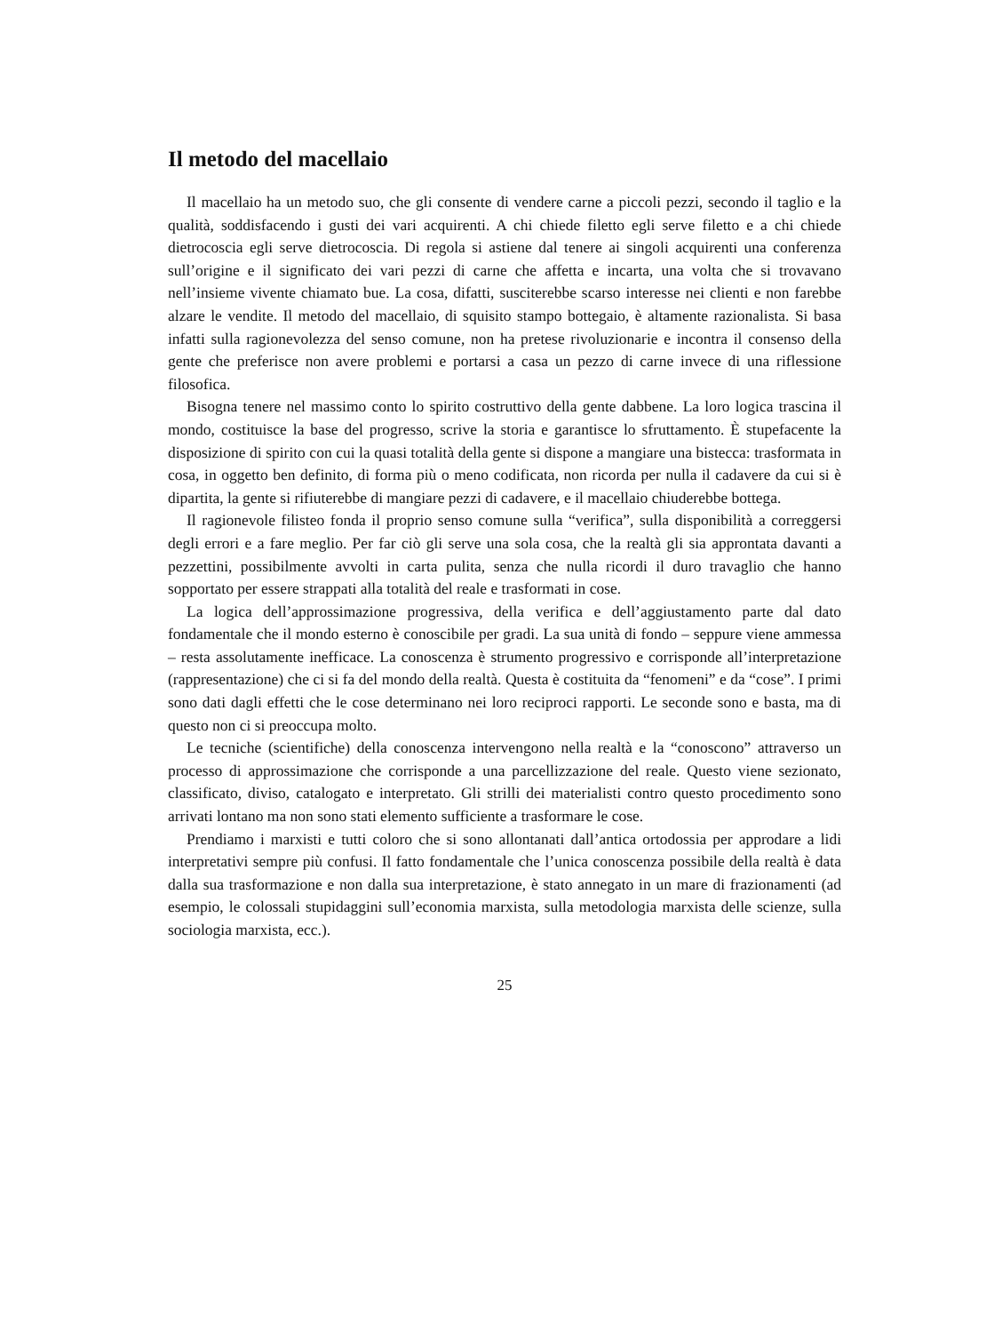Il metodo del macellaio
Il macellaio ha un metodo suo, che gli consente di vendere carne a piccoli pezzi, secondo il taglio e la qualità, soddisfacendo i gusti dei vari acquirenti. A chi chiede filetto egli serve filetto e a chi chiede dietrocoscia egli serve dietrocoscia. Di regola si astiene dal tenere ai singoli acquirenti una conferenza sull’origine e il significato dei vari pezzi di carne che affetta e incarta, una volta che si trovavano nell’insieme vivente chiamato bue. La cosa, difatti, susciterebbe scarso interesse nei clienti e non farebbe alzare le vendite. Il metodo del macellaio, di squisito stampo bottegaio, è altamente razionalista. Si basa infatti sulla ragionevolezza del senso comune, non ha pretese rivoluzionarie e incontra il consenso della gente che preferisce non avere problemi e portarsi a casa un pezzo di carne invece di una riflessione filosofica.
Bisogna tenere nel massimo conto lo spirito costruttivo della gente dabbene. La loro logica trascina il mondo, costituisce la base del progresso, scrive la storia e garantisce lo sfruttamento. È stupefacente la disposizione di spirito con cui la quasi totalità della gente si dispone a mangiare una bistecca: trasformata in cosa, in oggetto ben definito, di forma più o meno codificata, non ricorda per nulla il cadavere da cui si è dipartita, la gente si rifiuterebbe di mangiare pezzi di cadavere, e il macellaio chiuderebbe bottega.
Il ragionevole filisteo fonda il proprio senso comune sulla “verifica”, sulla disponibilità a correggersi degli errori e a fare meglio. Per far ciò gli serve una sola cosa, che la realtà gli sia approntata davanti a pezzettini, possibilmente avvolti in carta pulita, senza che nulla ricordi il duro travaglio che hanno sopportato per essere strappati alla totalità del reale e trasformati in cose.
La logica dell’approssimazione progressiva, della verifica e dell’aggiustamento parte dal dato fondamentale che il mondo esterno è conoscibile per gradi. La sua unità di fondo – seppure viene ammessa – resta assolutamente inefficace. La conoscenza è strumento progressivo e corrisponde all’interpretazione (rappresentazione) che ci si fa del mondo della realtà. Questa è costituita da “fenomeni” e da “cose”. I primi sono dati dagli effetti che le cose determinano nei loro reciproci rapporti. Le seconde sono e basta, ma di questo non ci si preoccupa molto.
Le tecniche (scientifiche) della conoscenza intervengono nella realtà e la “conoscono” attraverso un processo di approssimazione che corrisponde a una parcellizzazione del reale. Questo viene sezionato, classificato, diviso, catalogato e interpretato. Gli strilli dei materialisti contro questo procedimento sono arrivati lontano ma non sono stati elemento sufficiente a trasformare le cose.
Prendiamo i marxisti e tutti coloro che si sono allontanati dall’antica ortodossia per approdare a lidi interpretativi sempre più confusi. Il fatto fondamentale che l’unica conoscenza possibile della realtà è data dalla sua trasformazione e non dalla sua interpretazione, è stato annegato in un mare di frazionamenti (ad esempio, le colossali stupidaggini sull’economia marxista, sulla metodologia marxista delle scienze, sulla sociologia marxista, ecc.).
25